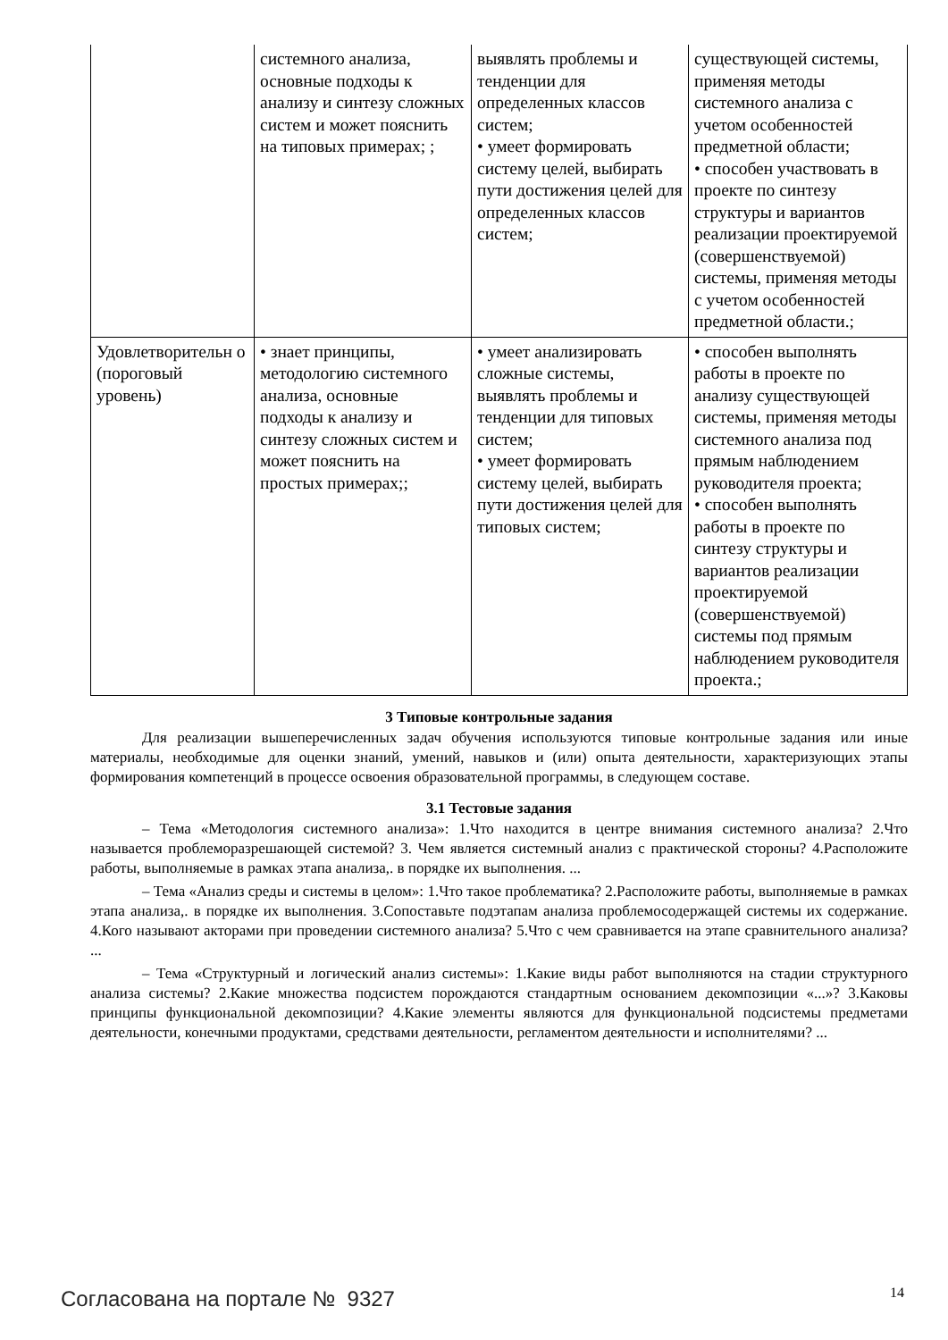| | системного анализа, основные подходы к анализу и синтезу сложных систем и может пояснить на типовых примерах; ; | выявлять проблемы и тенденции для определенных классов систем; • умеет формировать систему целей, выбирать пути достижения целей для определенных классов систем; | существующей системы, применяя методы системного анализа с учетом особенностей предметной области; • способен участвовать в проекте по синтезу структуры и вариантов реализации проектируемой (совершенствуемой) системы, применяя методы с учетом особенностей предметной области.; |
| Удовлетворительн о (пороговый уровень) | • знает принципы, методологию системного анализа, основные подходы к анализу и синтезу сложных систем и может пояснить на простых примерах;; | • умеет анализировать сложные системы, выявлять проблемы и тенденции для типовых систем; • умеет формировать систему целей, выбирать пути достижения целей для типовых систем; | • способен выполнять работы в проекте по анализу существующей системы, применяя методы системного анализа под прямым наблюдением руководителя проекта; • способен выполнять работы в проекте по синтезу структуры и вариантов реализации проектируемой (совершенствуемой) системы под прямым наблюдением руководителя проекта.; |
3 Типовые контрольные задания
Для реализации вышеперечисленных задач обучения используются типовые контрольные задания или иные материалы, необходимые для оценки знаний, умений, навыков и (или) опыта деятельности, характеризующих этапы формирования компетенций в процессе освоения образовательной программы, в следующем составе.
3.1 Тестовые задания
– Тема «Методология системного анализа»: 1.Что находится в центре внимания системного анализа? 2.Что называется проблеморазрешающей системой? 3. Чем является системный анализ с практической стороны? 4.Расположите работы, выполняемые в рамках этапа анализа,. в порядке их выполнения. ...
– Тема «Анализ среды и системы в целом»: 1.Что такое проблематика? 2.Расположите работы, выполняемые в рамках этапа анализа,. в порядке их выполнения. 3.Сопоставьте подэтапам анализа проблемосодержащей системы их содержание. 4.Кого называют акторами при проведении системного анализа? 5.Что с чем сравнивается на этапе сравнительного анализа? ...
– Тема «Структурный и логический анализ системы»: 1.Какие виды работ выполняются на стадии структурного анализа системы? 2.Какие множества подсистем порождаются стандартным основанием декомпозиции «...»? 3.Каковы принципы функциональной декомпозиции? 4.Какие элементы являются для функциональной подсистемы предметами деятельности, конечными продуктами, средствами деятельности, регламентом деятельности и исполнителями? ...
Согласована на портале № 9327 14